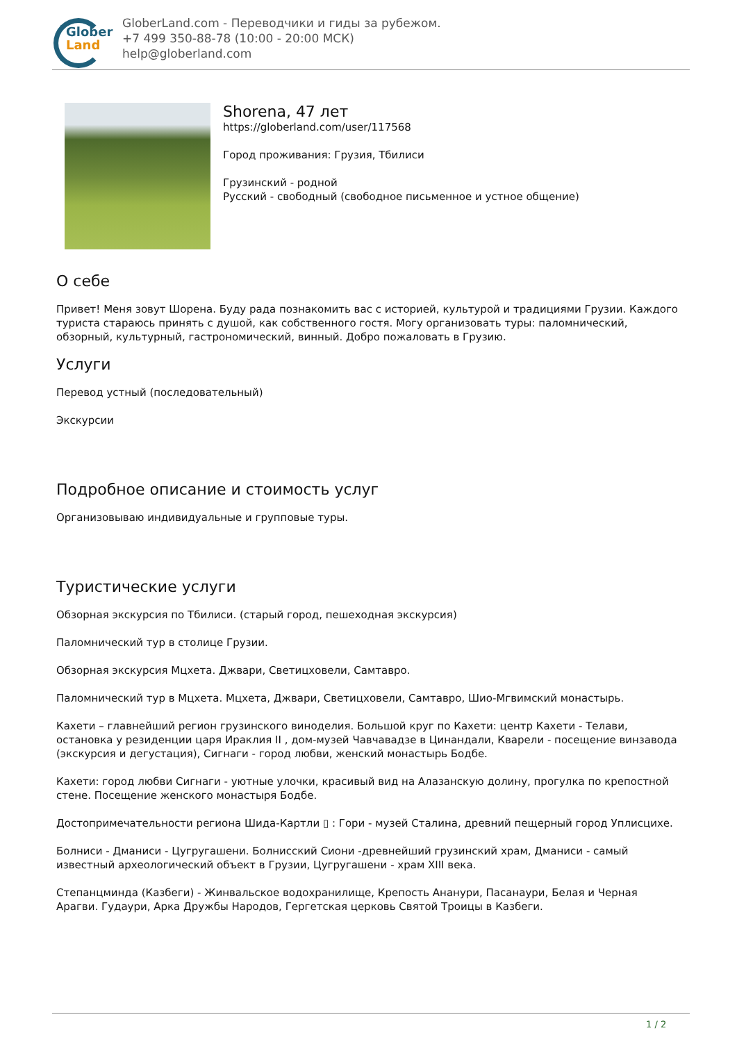Glober
Land
GloberLand.com - Переводчики и гиды за рубежом.
+7 499 350-88-78 (10:00 - 20:00 МСК)
help@globerland.com
Shorena, 47 лет
https://globerland.com/user/117568
Город проживания: Грузия, Тбилиси
Грузинский - родной
Русский - свободный (свободное письменное и устное общение)
О себе
Привет! Меня зовут Шорена. Буду рада познакомить вас с историей, культурой и традициями Грузии. Каждого туриста стараюсь принять с душой, как собственного гостя. Могу организовать туры: паломнический, обзорный, культурный, гастрономический, винный. Добро пожаловать в Грузию.
Услуги
Перевод устный (последовательный)
Экскурсии
Подробное описание и стоимость услуг
Организовываю индивидуальные и групповые туры.
Туристические услуги
Обзорная экскурсия по Тбилиси. (старый город, пешеходная экскурсия)
Паломнический тур в столице Грузии.
Обзорная экскурсия Мцхета. Джвари, Светицховели, Самтавро.
Паломнический тур в Мцхета. Мцхета, Джвари, Светицховели, Самтавро, Шио-Мгвимский монастырь.
Кахети – главнейший регион грузинского виноделия. Большой круг по Кахети: центр Кахети - Телави, остановка у резиденции царя Ираклия II , дом-музей Чавчавадзе в Цинандали, Кварели - посещение винзавода (экскурсия и дегустация), Сигнаги - город любви, женский монастырь Бодбе.
Кахети: город любви Сигнаги - уютные улочки, красивый вид на Алазанскую долину, прогулка по крепостной стене. Посещение женского монастыря Бодбе.
Достопримечательности региона Шида-Картли ▯ : Гори - музей Сталина, древний пещерный город Уплисцихе.
Болниси - Дманиси - Цугругашени. Болнисский Сиони -древнейший грузинский храм, Дманиси - самый известный археологический объект в Грузии, Цугругашени - храм XIII века.
Степанцминда (Казбеги) - Жинвальское водохранилище, Крепость Ананури, Пасанаури, Белая и Черная Арагви. Гудаури, Арка Дружбы Народов, Гергетская церковь Святой Троицы в Казбеги.
1 / 2